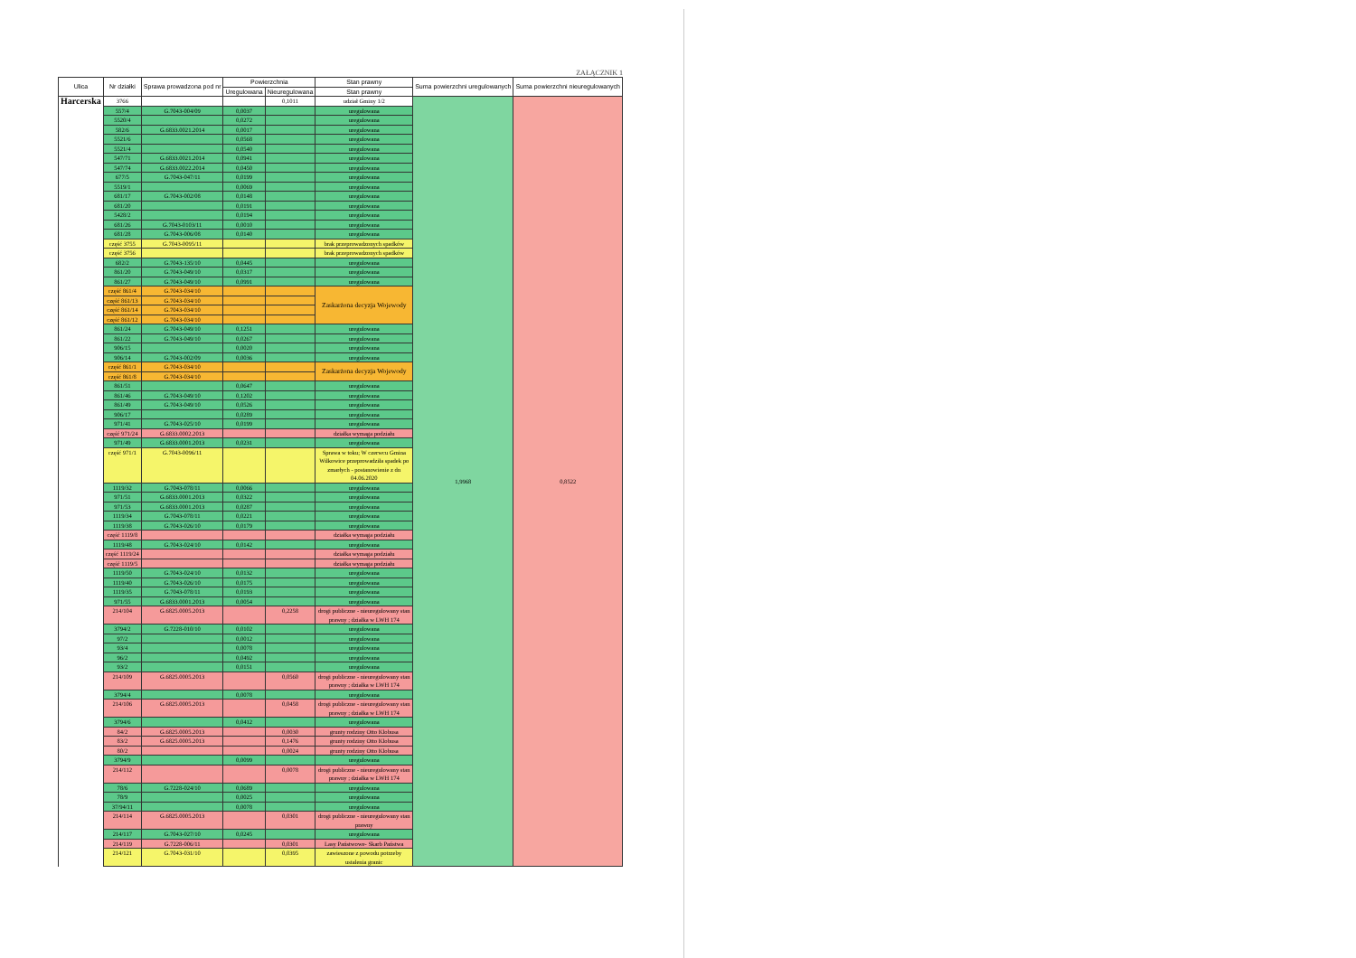ZAŁĄCZNIK 1
| Ulica | Nr działki | Sprawa prowadzona pod nr | Powierzchnia | | Stan prawny | Suma powierzchni uregulowanych | Suma powierzchni nieuregulowanych |
| --- | --- | --- | --- | --- | --- | --- | --- |
| | | | Uregulowana | Nieuregulowana | Stan prawny | | |
| Harcerska | 3766 | | | 0,1011 | udział Gminy 1/2 | 1,9968 | 0,8522 |
| | 557/4 | G.7043-004/09 | 0,0037 | | uregulowana | | |
| | 5520/4 | | 0,0272 | | uregulowana | | |
| | 582/6 | G.6833.0021.2014 | 0,0017 | | uregulowana | | |
| | 5521/6 | | 0,0568 | | uregulowana | | |
| | 5521/4 | | 0,0540 | | uregulowana | | |
| | 547/71 | G.6833.0021.2014 | 0,0941 | | uregulowana | | |
| | 547/74 | G.6833.0022.2014 | 0,0450 | | uregulowana | | |
| | 677/5 | G.7043-047/11 | 0,0199 | | uregulowana | | |
| | 5519/1 | | 0,0069 | | uregulowana | | |
| | 681/17 | G.7043-002/08 | 0,0148 | | uregulowana | | |
| | 681/20 | | 0,0191 | | uregulowana | | |
| | 5428/2 | | 0,0194 | | uregulowana | | |
| | 681/26 | G.7043-0103/11 | 0,0010 | | uregulowana | | |
| | 681/28 | G.7043-006/08 | 0,0140 | | uregulowana | | |
| | część 3755 | G.7043-0095/11 | | | brak przeprowadzonych spadków | | |
| | część 3756 | | | | brak przeprowadzonych spadków | | |
| | 682/2 | G.7043-135/10 | 0,0445 | | uregulowana | | |
| | 861/20 | G.7043-049/10 | 0,0317 | | uregulowana | | |
| | 861/27 | G.7043-049/10 | 0,0991 | | uregulowana | | |
| | część 861/4 | G.7043-034/10 | | | Zaskarżona decyzja Wojewody | | |
| | część 861/13 | G.7043-034/10 | | | | | |
| | część 861/14 | G.7043-034/10 | | | | | |
| | część 861/12 | G.7043-034/10 | | | | | |
| | 861/24 | G.7043-049/10 | 0,1251 | | uregulowana | | |
| | 861/22 | G.7043-049/10 | 0,0267 | | uregulowana | | |
| | 906/15 | | 0,0020 | | uregulowana | | |
| | 906/14 | G.7043-002/09 | 0,0036 | | uregulowana | | |
| | część 861/1 | G.7043-034/10 | | | Zaskarżona decyzja Wojewody | | |
| | część 861/8 | G.7043-034/10 | | | | | |
| | 861/51 | | 0,0647 | | uregulowana | | |
| | 861/46 | G.7043-049/10 | 0,1202 | | uregulowana | | |
| | 861/49 | G.7043-049/10 | 0,0526 | | uregulowana | | |
| | 906/17 | | 0,0289 | | uregulowana | | |
| | 971/41 | G.7043-025/10 | 0,0199 | | uregulowana | | |
| | część 971/24 | G.6833.0002.2013 | | | działka wymaga podziału | | |
| | 971/49 | G.6833.0001.2013 | 0,0231 | | uregulowana | | |
| | część 971/1 | G.7043-0096/11 | | | Sprawa w toku; W czerwcu Gmina Wilkowice przeprowadziła spadek po zmarłych - postanowienie z dn 04.06.2020 | | |
| | 1119/32 | G.7043-078/11 | 0,0066 | | uregulowana | | |
| | 971/51 | G.6833.0001.2013 | 0,0322 | | uregulowana | | |
| | 971/53 | G.6833.0001.2013 | 0,0287 | | uregulowana | | |
| | 1119/34 | G.7043-078/11 | 0,0221 | | uregulowana | | |
| | 1119/38 | G.7043-026/10 | 0,0179 | | uregulowana | | |
| | część 1119/8 | | | | działka wymaga podziału | | |
| | 1119/48 | G.7043-024/10 | 0,0142 | | uregulowana | | |
| | część 1119/24 | | | | działka wymaga podziału | | |
| | część 1119/5 | | | | działka wymaga podziału | | |
| | 1119/50 | G.7043-024/10 | 0,0132 | | uregulowana | | |
| | 1119/40 | G.7043-026/10 | 0,0175 | | uregulowana | | |
| | 1119/35 | G.7043-078/11 | 0,0193 | | uregulowana | | |
| | 971/55 | G.6833.0001.2013 | 0,0054 | | uregulowana | | |
| | 214/104 | G.6825.0005.2013 | | 0,2258 | drogi publiczne - nieuregulowany stan prawny ; działka w LWH 174 | | |
| | 3794/2 | G.7228-010/10 | 0,0102 | | uregulowana | | |
| | 97/2 | | 0,0012 | | uregulowana | | |
| | 93/4 | | 0,0078 | | uregulowana | | |
| | 96/2 | | 0,0492 | | uregulowana | | |
| | 93/2 | | 0,0151 | | uregulowana | | |
| | 214/109 | G.6825.0005.2013 | | 0,0560 | drogi publiczne - nieuregulowany stan prawny ; działka w LWH 174 | | |
| | 3794/4 | | 0,0078 | | uregulowana | | |
| | 214/106 | G.6825.0005.2013 | | 0,0458 | drogi publiczne - nieuregulowany stan prawny ; działka w LWH 174 | | |
| | 3794/6 | | 0,0412 | | uregulowana | | |
| | 84/2 | G.6825.0005.2013 | | 0,0030 | grunty rodziny Otto Klobusa | | |
| | 83/2 | G.6825.0005.2013 | | 0,1476 | grunty rodziny Otto Klobusa | | |
| | 80/2 | | | 0,0024 | grunty rodziny Otto Klobusa | | |
| | 3794/9 | | 0,0099 | | uregulowana | | |
| | 214/112 | | | 0,0078 | drogi publiczne - nieuregulowany stan prawny ; działka w LWH 174 | | |
| | 78/6 | G.7228-024/10 | 0,0689 | | uregulowana | | |
| | 78/9 | | 0,0025 | | uregulowana | | |
| | 37/94/11 | | 0,0078 | | uregulowana | | |
| | 214/114 | G.6825.0005.2013 | | 0,0301 | drogi publiczne - nieuregulowany stan prawny | | |
| | 214/117 | G.7043-027/10 | 0,0245 | | uregulowana | | |
| | 214/119 | G.7228-006/11 | | 0,0301 | Lasy Państwowe- Skarb Państwa | | |
| | 214/121 | G.7043-031/10 | | 0,0395 | zawieszone z powodu potrzeby ustalenia granic | | |